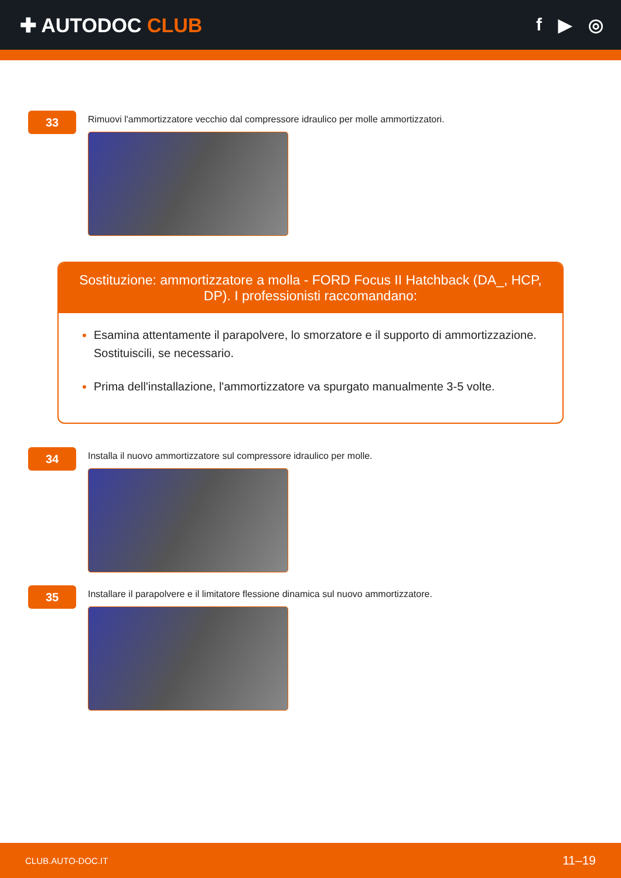✚ AUTODOC CLUB f ▶ ◎
33
Rimuovi l'ammortizzatore vecchio dal compressore idraulico per molle ammortizzatori.
Sostituzione: ammortizzatore a molla - FORD Focus II Hatchback (DA_, HCP, DP). I professionisti raccomandano:
Esamina attentamente il parapolvere, lo smorzatore e il supporto di ammortizzazione. Sostituiscili, se necessario.
Prima dell'installazione, l'ammortizzatore va spurgato manualmente 3-5 volte.
34
Installa il nuovo ammortizzatore sul compressore idraulico per molle.
35
Installare il parapolvere e il limitatore flessione dinamica sul nuovo ammortizzatore.
CLUB.AUTO-DOC.IT 11–19